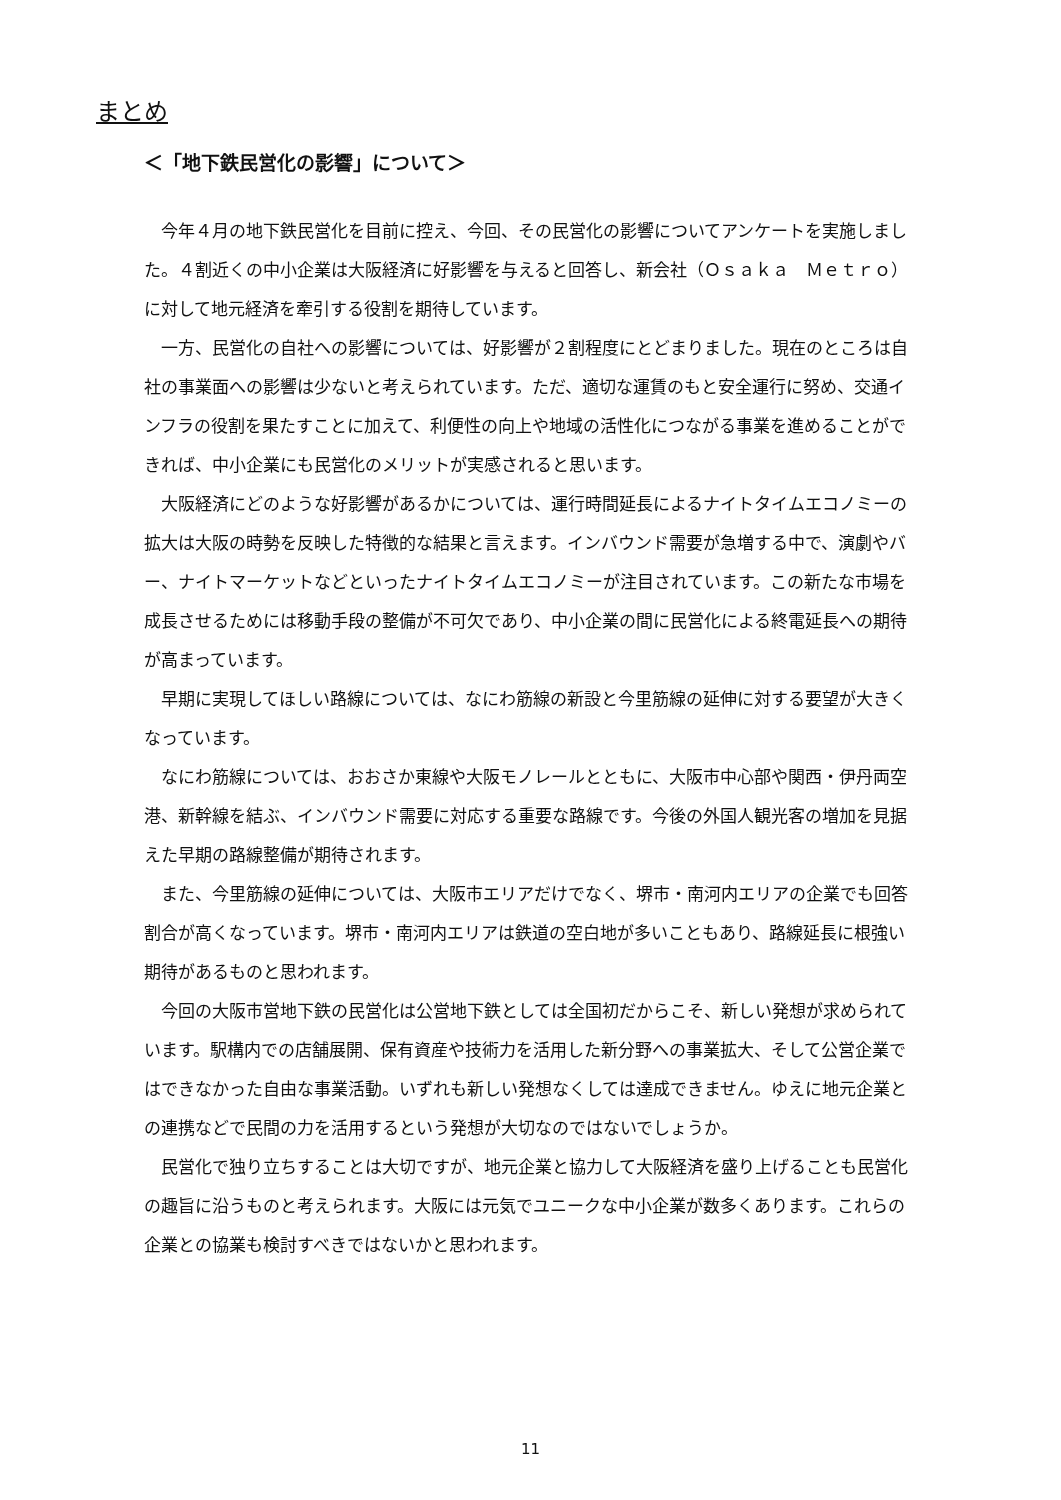まとめ
＜「地下鉄民営化の影響」について＞
今年４月の地下鉄民営化を目前に控え、今回、その民営化の影響についてアンケートを実施しました。４割近くの中小企業は大阪経済に好影響を与えると回答し、新会社（Ｏｓａｋａ　Ｍｅｔｒｏ）に対して地元経済を牽引する役割を期待しています。
一方、民営化の自社への影響については、好影響が２割程度にとどまりました。現在のところは自社の事業面への影響は少ないと考えられています。ただ、適切な運賃のもと安全運行に努め、交通インフラの役割を果たすことに加えて、利便性の向上や地域の活性化につながる事業を進めることができれば、中小企業にも民営化のメリットが実感されると思います。
大阪経済にどのような好影響があるかについては、運行時間延長によるナイトタイムエコノミーの拡大は大阪の時勢を反映した特徴的な結果と言えます。インバウンド需要が急増する中で、演劇やバー、ナイトマーケットなどといったナイトタイムエコノミーが注目されています。この新たな市場を成長させるためには移動手段の整備が不可欠であり、中小企業の間に民営化による終電延長への期待が高まっています。
早期に実現してほしい路線については、なにわ筋線の新設と今里筋線の延伸に対する要望が大きくなっています。
なにわ筋線については、おおさか東線や大阪モノレールとともに、大阪市中心部や関西・伊丹両空港、新幹線を結ぶ、インバウンド需要に対応する重要な路線です。今後の外国人観光客の増加を見据えた早期の路線整備が期待されます。
また、今里筋線の延伸については、大阪市エリアだけでなく、堺市・南河内エリアの企業でも回答割合が高くなっています。堺市・南河内エリアは鉄道の空白地が多いこともあり、路線延長に根強い期待があるものと思われます。
今回の大阪市営地下鉄の民営化は公営地下鉄としては全国初だからこそ、新しい発想が求められています。駅構内での店舗展開、保有資産や技術力を活用した新分野への事業拡大、そして公営企業ではできなかった自由な事業活動。いずれも新しい発想なくしては達成できません。ゆえに地元企業との連携などで民間の力を活用するという発想が大切なのではないでしょうか。
民営化で独り立ちすることは大切ですが、地元企業と協力して大阪経済を盛り上げることも民営化の趣旨に沿うものと考えられます。大阪には元気でユニークな中小企業が数多くあります。これらの企業との協業も検討すべきではないかと思われます。
11